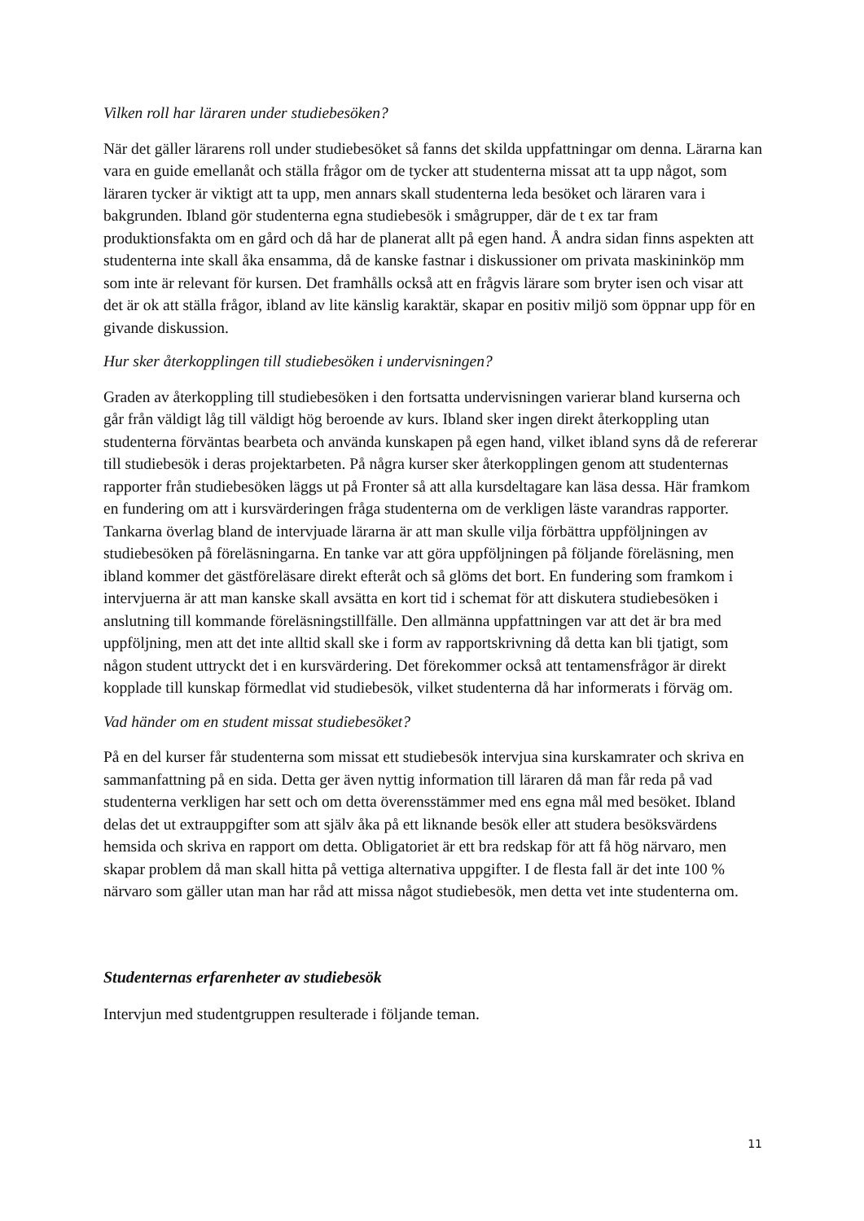Vilken roll har läraren under studiebesöken?
När det gäller lärarens roll under studiebesöket så fanns det skilda uppfattningar om denna. Lärarna kan vara en guide emellanåt och ställa frågor om de tycker att studenterna missat att ta upp något, som läraren tycker är viktigt att ta upp, men annars skall studenterna leda besöket och läraren vara i bakgrunden. Ibland gör studenterna egna studiebesök i smågrupper, där de t ex tar fram produktionsfakta om en gård och då har de planerat allt på egen hand. Å andra sidan finns aspekten att studenterna inte skall åka ensamma, då de kanske fastnar i diskussioner om privata maskininköp mm som inte är relevant för kursen. Det framhålls också att en frågvis lärare som bryter isen och visar att det är ok att ställa frågor, ibland av lite känslig karaktär, skapar en positiv miljö som öppnar upp för en givande diskussion.
Hur sker återkopplingen till studiebesöken i undervisningen?
Graden av återkoppling till studiebesöken i den fortsatta undervisningen varierar bland kurserna och går från väldigt låg till väldigt hög beroende av kurs. Ibland sker ingen direkt återkoppling utan studenterna förväntas bearbeta och använda kunskapen på egen hand, vilket ibland syns då de refererar till studiebesök i deras projektarbeten. På några kurser sker återkopplingen genom att studenternas rapporter från studiebesöken läggs ut på Fronter så att alla kursdeltagare kan läsa dessa. Här framkom en fundering om att i kursvärderingen fråga studenterna om de verkligen läste varandras rapporter. Tankarna överlag bland de intervjuade lärarna är att man skulle vilja förbättra uppföljningen av studiebesöken på föreläsningarna. En tanke var att göra uppföljningen på följande föreläsning, men ibland kommer det gästföreläsare direkt efteråt och så glöms det bort. En fundering som framkom i intervjuerna är att man kanske skall avsätta en kort tid i schemat för att diskutera studiebesöken i anslutning till kommande föreläsningstillfälle. Den allmänna uppfattningen var att det är bra med uppföljning, men att det inte alltid skall ske i form av rapportskrivning då detta kan bli tjatigt, som någon student uttryckt det i en kursvärdering. Det förekommer också att tentamensfrågor är direkt kopplade till kunskap förmedlat vid studiebesök, vilket studenterna då har informerats i förväg om.
Vad händer om en student missat studiebesöket?
På en del kurser får studenterna som missat ett studiebesök intervjua sina kurskamrater och skriva en sammanfattning på en sida. Detta ger även nyttig information till läraren då man får reda på vad studenterna verkligen har sett och om detta överensstämmer med ens egna mål med besöket. Ibland delas det ut extrauppgifter som att själv åka på ett liknande besök eller att studera besöksvärdens hemsida och skriva en rapport om detta. Obligatoriet är ett bra redskap för att få hög närvaro, men skapar problem då man skall hitta på vettiga alternativa uppgifter. I de flesta fall är det inte 100 % närvaro som gäller utan man har råd att missa något studiebesök, men detta vet inte studenterna om.
Studenternas erfarenheter av studiebesök
Intervjun med studentgruppen resulterade i följande teman.
11